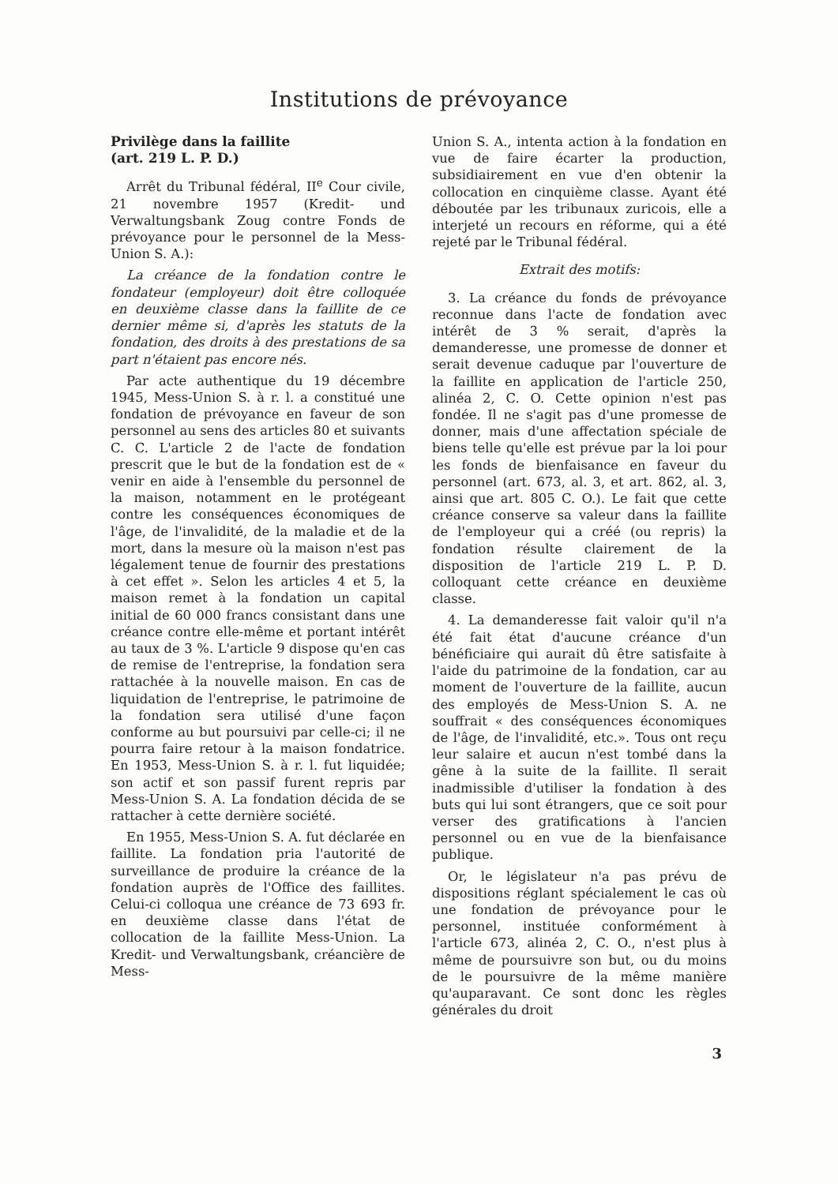Institutions de prévoyance
Privilège dans la faillite
(art. 219 L. P. D.)
Arrêt du Tribunal fédéral, II<sup>e</sup> Cour civile, 21 novembre 1957 (Kredit- und Verwaltungsbank Zoug contre Fonds de prévoyance pour le personnel de la Mess-Union S. A.):
La créance de la fondation contre le fondateur (employeur) doit être colloquée en deuxième classe dans la faillite de ce dernier même si, d'après les statuts de la fondation, des droits à des prestations de sa part n'étaient pas encore nés.
Par acte authentique du 19 décembre 1945, Mess-Union S. à r. l. a constitué une fondation de prévoyance en faveur de son personnel au sens des articles 80 et suivants C. C. L'article 2 de l'acte de fondation prescrit que le but de la fondation est de « venir en aide à l'ensemble du personnel de la maison, notamment en le protégeant contre les conséquences économiques de l'âge, de l'invalidité, de la maladie et de la mort, dans la mesure où la maison n'est pas légalement tenue de fournir des prestations à cet effet ». Selon les articles 4 et 5, la maison remet à la fondation un capital initial de 60 000 francs consistant dans une créance contre elle-même et portant intérêt au taux de 3 %. L'article 9 dispose qu'en cas de remise de l'entreprise, la fondation sera rattachée à la nouvelle maison. En cas de liquidation de l'entreprise, le patrimoine de la fondation sera utilisé d'une façon conforme au but poursuivi par celle-ci; il ne pourra faire retour à la maison fondatrice. En 1953, Mess-Union S. à r. l. fut liquidée; son actif et son passif furent repris par Mess-Union S. A. La fondation décida de se rattacher à cette dernière société.
En 1955, Mess-Union S. A. fut déclarée en faillite. La fondation pria l'autorité de surveillance de produire la créance de la fondation auprès de l'Office des faillites. Celui-ci colloqua une créance de 73 693 fr. en deuxième classe dans l'état de collocation de la faillite Mess-Union. La Kredit- und Verwaltungsbank, créancière de Mess-
Union S. A., intenta action à la fondation en vue de faire écarter la production, subsidiairement en vue d'en obtenir la collocation en cinquième classe. Ayant été déboutée par les tribunaux zuricois, elle a interjeté un recours en réforme, qui a été rejeté par le Tribunal fédéral.
Extrait des motifs:
3. La créance du fonds de prévoyance reconnue dans l'acte de fondation avec intérêt de 3 % serait, d'après la demanderesse, une promesse de donner et serait devenue caduque par l'ouverture de la faillite en application de l'article 250, alinéa 2, C. O. Cette opinion n'est pas fondée. Il ne s'agit pas d'une promesse de donner, mais d'une affectation spéciale de biens telle qu'elle est prévue par la loi pour les fonds de bienfaisance en faveur du personnel (art. 673, al. 3, et art. 862, al. 3, ainsi que art. 805 C. O.). Le fait que cette créance conserve sa valeur dans la faillite de l'employeur qui a créé (ou repris) la fondation résulte clairement de la disposition de l'article 219 L. P. D. colloquant cette créance en deuxième classe.
4. La demanderesse fait valoir qu'il n'a été fait état d'aucune créance d'un bénéficiaire qui aurait dû être satisfaite à l'aide du patrimoine de la fondation, car au moment de l'ouverture de la faillite, aucun des employés de Mess-Union S. A. ne souffrait « des conséquences économiques de l'âge, de l'invalidité, etc.». Tous ont reçu leur salaire et aucun n'est tombé dans la gêne à la suite de la faillite. Il serait inadmissible d'utiliser la fondation à des buts qui lui sont étrangers, que ce soit pour verser des gratifications à l'ancien personnel ou en vue de la bienfaisance publique.
Or, le législateur n'a pas prévu de dispositions réglant spécialement le cas où une fondation de prévoyance pour le personnel, instituée conformément à l'article 673, alinéa 2, C. O., n'est plus à même de poursuivre son but, ou du moins de le poursuivre de la même manière qu'auparavant. Ce sont donc les règles générales du droit
3